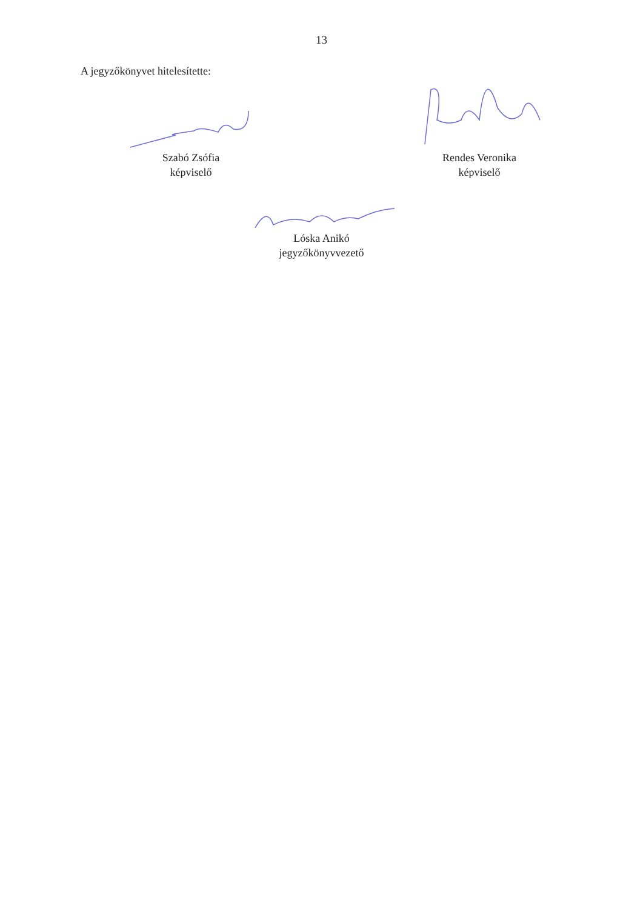13
A jegyzőkönyvet hitelesítette:
Szabó Zsófia
képviselő
Rendes Veronika
képviselő
Lóska Anikó
jegyzőkönyvvezető